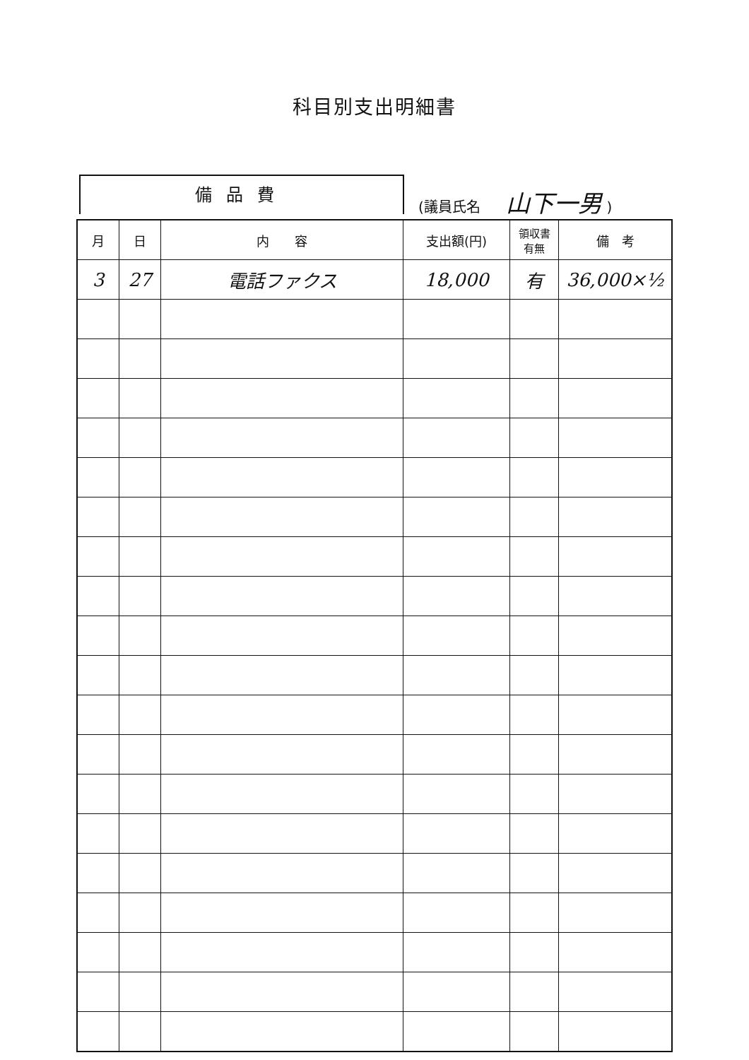科目別支出明細書
備品費
(議員氏名 山下一男 )
| 月 | 日 | 内 容 | 支出額(円) | 領収書 有無 | 備 考 |
| --- | --- | --- | --- | --- | --- |
| 3 | 27 | 電話ファクス | 18,000 | 有 | 36,000×½ |